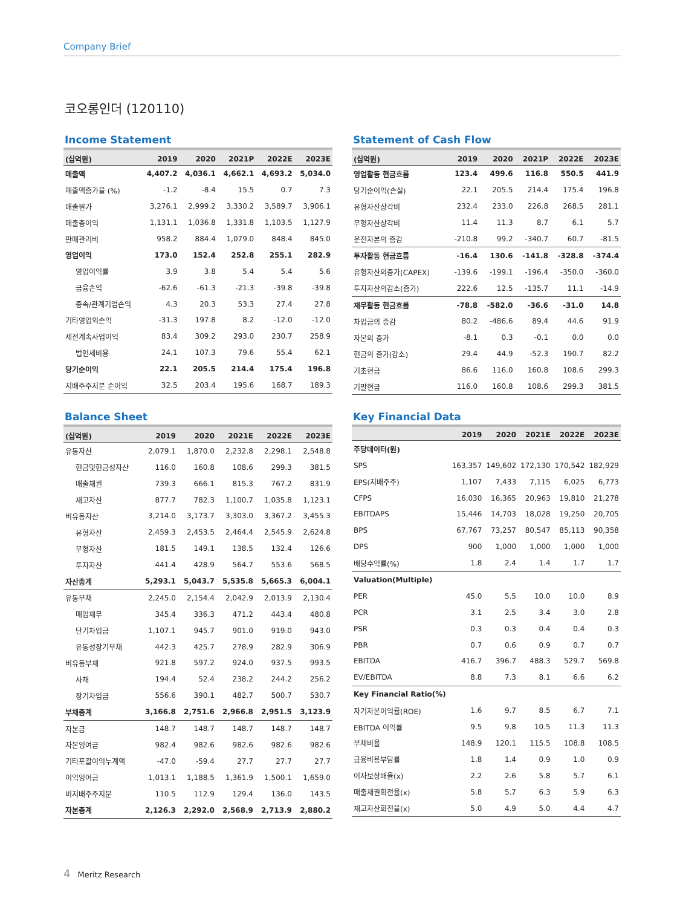Company Brief
코오롱인더 (120110)
Income Statement
| (십억원) | 2019 | 2020 | 2021P | 2022E | 2023E |
| --- | --- | --- | --- | --- | --- |
| 매출액 | 4,407.2 | 4,036.1 | 4,662.1 | 4,693.2 | 5,034.0 |
| 매출액증가율 (%) | -1.2 | -8.4 | 15.5 | 0.7 | 7.3 |
| 매출원가 | 3,276.1 | 2,999.2 | 3,330.2 | 3,589.7 | 3,906.1 |
| 매출총이익 | 1,131.1 | 1,036.8 | 1,331.8 | 1,103.5 | 1,127.9 |
| 판매관리비 | 958.2 | 884.4 | 1,079.0 | 848.4 | 845.0 |
| 영업이익 | 173.0 | 152.4 | 252.8 | 255.1 | 282.9 |
| 영업이익률 | 3.9 | 3.8 | 5.4 | 5.4 | 5.6 |
| 금융손익 | -62.6 | -61.3 | -21.3 | -39.8 | -39.8 |
| 종속/관계기업손익 | 4.3 | 20.3 | 53.3 | 27.4 | 27.8 |
| 기타영업외손익 | -31.3 | 197.8 | 8.2 | -12.0 | -12.0 |
| 세전계속사업이익 | 83.4 | 309.2 | 293.0 | 230.7 | 258.9 |
| 법인세비용 | 24.1 | 107.3 | 79.6 | 55.4 | 62.1 |
| 당기순이익 | 22.1 | 205.5 | 214.4 | 175.4 | 196.8 |
| 지배주주지분 순이익 | 32.5 | 203.4 | 195.6 | 168.7 | 189.3 |
Statement of Cash Flow
| (십억원) | 2019 | 2020 | 2021P | 2022E | 2023E |
| --- | --- | --- | --- | --- | --- |
| 영업활동 현금흐름 | 123.4 | 499.6 | 116.8 | 550.5 | 441.9 |
| 당기순이익(손실) | 22.1 | 205.5 | 214.4 | 175.4 | 196.8 |
| 유형자산상각비 | 232.4 | 233.0 | 226.8 | 268.5 | 281.1 |
| 무형자산상각비 | 11.4 | 11.3 | 8.7 | 6.1 | 5.7 |
| 운전자본의 증감 | -210.8 | 99.2 | -340.7 | 60.7 | -81.5 |
| 투자활동 현금흐름 | -16.4 | 130.6 | -141.8 | -328.8 | -374.4 |
| 유형자산의증가(CAPEX) | -139.6 | -199.1 | -196.4 | -350.0 | -360.0 |
| 투자자산의감소(증가) | 222.6 | 12.5 | -135.7 | 11.1 | -14.9 |
| 재무활동 현금흐름 | -78.8 | -582.0 | -36.6 | -31.0 | 14.8 |
| 차입금의 증감 | 80.2 | -486.6 | 89.4 | 44.6 | 91.9 |
| 자본의 증가 | -8.1 | 0.3 | -0.1 | 0.0 | 0.0 |
| 현금의 증가(감소) | 29.4 | 44.9 | -52.3 | 190.7 | 82.2 |
| 기초현금 | 86.6 | 116.0 | 160.8 | 108.6 | 299.3 |
| 기말현금 | 116.0 | 160.8 | 108.6 | 299.3 | 381.5 |
Balance Sheet
| (십억원) | 2019 | 2020 | 2021E | 2022E | 2023E |
| --- | --- | --- | --- | --- | --- |
| 유동자산 | 2,079.1 | 1,870.0 | 2,232.8 | 2,298.1 | 2,548.8 |
| 현금및현금성자산 | 116.0 | 160.8 | 108.6 | 299.3 | 381.5 |
| 매출채권 | 739.3 | 666.1 | 815.3 | 767.2 | 831.9 |
| 재고자산 | 877.7 | 782.3 | 1,100.7 | 1,035.8 | 1,123.1 |
| 비유동자산 | 3,214.0 | 3,173.7 | 3,303.0 | 3,367.2 | 3,455.3 |
| 유형자산 | 2,459.3 | 2,453.5 | 2,464.4 | 2,545.9 | 2,624.8 |
| 무형자산 | 181.5 | 149.1 | 138.5 | 132.4 | 126.6 |
| 투자자산 | 441.4 | 428.9 | 564.7 | 553.6 | 568.5 |
| 자산총계 | 5,293.1 | 5,043.7 | 5,535.8 | 5,665.3 | 6,004.1 |
| 유동부채 | 2,245.0 | 2,154.4 | 2,042.9 | 2,013.9 | 2,130.4 |
| 매입채무 | 345.4 | 336.3 | 471.2 | 443.4 | 480.8 |
| 단기차입금 | 1,107.1 | 945.7 | 901.0 | 919.0 | 943.0 |
| 유동성장기부채 | 442.3 | 425.7 | 278.9 | 282.9 | 306.9 |
| 비유동부채 | 921.8 | 597.2 | 924.0 | 937.5 | 993.5 |
| 사채 | 194.4 | 52.4 | 238.2 | 244.2 | 256.2 |
| 장기차입금 | 556.6 | 390.1 | 482.7 | 500.7 | 530.7 |
| 부채총계 | 3,166.8 | 2,751.6 | 2,966.8 | 2,951.5 | 3,123.9 |
| 자본금 | 148.7 | 148.7 | 148.7 | 148.7 | 148.7 |
| 자본잉여금 | 982.4 | 982.6 | 982.6 | 982.6 | 982.6 |
| 기타포괄이익누계액 | -47.0 | -59.4 | 27.7 | 27.7 | 27.7 |
| 이익잉여금 | 1,013.1 | 1,188.5 | 1,361.9 | 1,500.1 | 1,659.0 |
| 비지배주주지분 | 110.5 | 112.9 | 129.4 | 136.0 | 143.5 |
| 자본총계 | 2,126.3 | 2,292.0 | 2,568.9 | 2,713.9 | 2,880.2 |
Key Financial Data
| | 2019 | 2020 | 2021E | 2022E | 2023E |
| --- | --- | --- | --- | --- | --- |
| 주당데이터(원) | | | | | |
| SPS | 163,357 | 149,602 | 172,130 | 170,542 | 182,929 |
| EPS(지배주주) | 1,107 | 7,433 | 7,115 | 6,025 | 6,773 |
| CFPS | 16,030 | 16,365 | 20,963 | 19,810 | 21,278 |
| EBITDAPS | 15,446 | 14,703 | 18,028 | 19,250 | 20,705 |
| BPS | 67,767 | 73,257 | 80,547 | 85,113 | 90,358 |
| DPS | 900 | 1,000 | 1,000 | 1,000 | 1,000 |
| 배당수익률(%) | 1.8 | 2.4 | 1.4 | 1.7 | 1.7 |
| Valuation(Multiple) | | | | | |
| PER | 45.0 | 5.5 | 10.0 | 10.0 | 8.9 |
| PCR | 3.1 | 2.5 | 3.4 | 3.0 | 2.8 |
| PSR | 0.3 | 0.3 | 0.4 | 0.4 | 0.3 |
| PBR | 0.7 | 0.6 | 0.9 | 0.7 | 0.7 |
| EBITDA | 416.7 | 396.7 | 488.3 | 529.7 | 569.8 |
| EV/EBITDA | 8.8 | 7.3 | 8.1 | 6.6 | 6.2 |
| Key Financial Ratio(%) | | | | | |
| 자기자본이익률(ROE) | 1.6 | 9.7 | 8.5 | 6.7 | 7.1 |
| EBITDA 이익률 | 9.5 | 9.8 | 10.5 | 11.3 | 11.3 |
| 부채비율 | 148.9 | 120.1 | 115.5 | 108.8 | 108.5 |
| 금융비용부담률 | 1.8 | 1.4 | 0.9 | 1.0 | 0.9 |
| 이자보상배율(x) | 2.2 | 2.6 | 5.8 | 5.7 | 6.1 |
| 매출채권회전율(x) | 5.8 | 5.7 | 6.3 | 5.9 | 6.3 |
| 재고자산회전율(x) | 5.0 | 4.9 | 5.0 | 4.4 | 4.7 |
4 Meritz Research